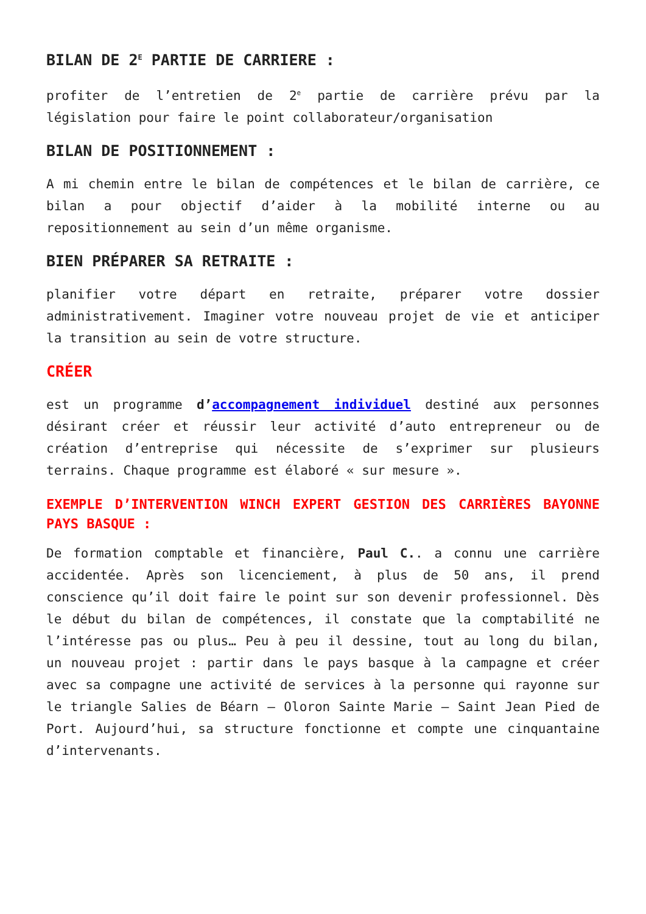BILAN DE 2<sup>E</sup> PARTIE DE CARRIERE :
profiter de l’entretien de 2<sup>e</sup> partie de carrière prévu par la législation pour faire le point collaborateur/organisation
BILAN DE POSITIONNEMENT :
A mi chemin entre le bilan de compétences et le bilan de carrière, ce bilan a pour objectif d’aider à la mobilité interne ou au repositionnement au sein d’un même organisme.
BIEN PRÉPARER SA RETRAITE :
planifier votre départ en retraite, préparer votre dossier administrativement. Imaginer votre nouveau projet de vie et anticiper la transition au sein de votre structure.
CRÉER
est un programme d’accompagnement individuel destiné aux personnes désirant créer et réussir leur activité d’auto entrepreneur ou de création d’entreprise qui nécessite de s’exprimer sur plusieurs terrains. Chaque programme est élaboré « sur mesure ».
EXEMPLE D’INTERVENTION WINCH EXPERT GESTION DES CARRIÈRES BAYONNE PAYS BASQUE :
De formation comptable et financière, Paul C.. a connu une carrière accidentée. Après son licenciement, à plus de 50 ans, il prend conscience qu’il doit faire le point sur son devenir professionnel. Dès le début du bilan de compétences, il constate que la comptabilité ne l’intéresse pas ou plus… Peu à peu il dessine, tout au long du bilan, un nouveau projet : partir dans le pays basque à la campagne et créer avec sa compagne une activité de services à la personne qui rayonne sur le triangle Salies de Béarn – Oloron Sainte Marie – Saint Jean Pied de Port. Aujourd’hui, sa structure fonctionne et compte une cinquantaine d’intervenants.